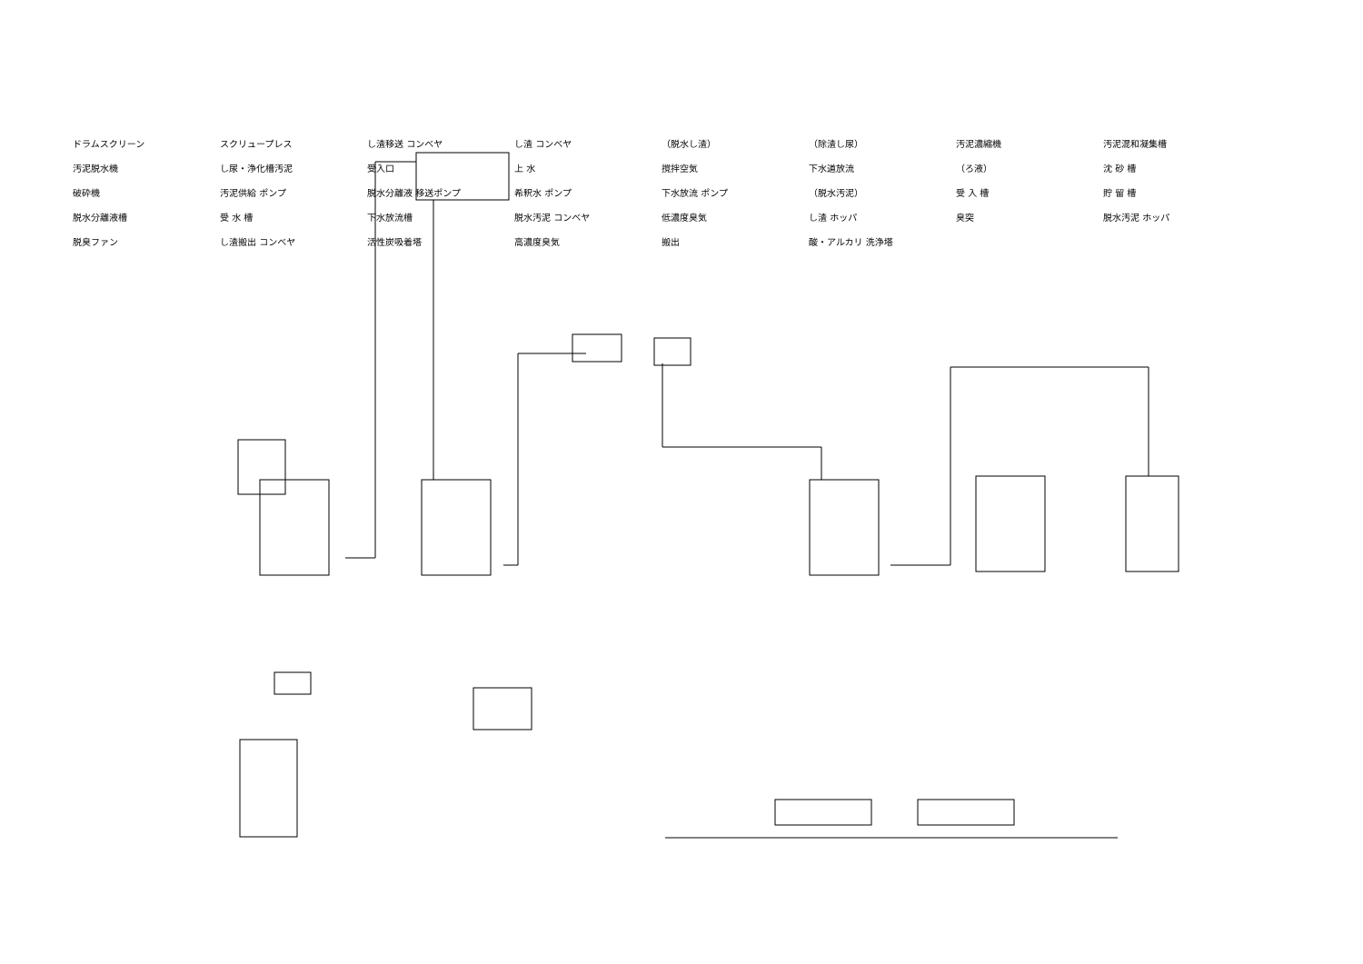ドラムスクリーン スクリュープレス し渣移送 コンベヤ し渣 コンベヤ （脱水し渣） （除渣し尿） 汚泥濃縮機 汚泥混和凝集槽 汚泥脱水機 し尿・浄化槽汚泥 受入口 上 水 撹拌空気 下水道放流 （ろ液） 沈 砂 槽 破砕機 汚泥供給 ポンプ 脱水分離液 移送ポンプ 希釈水 ポンプ 下水放流 ポンプ （脱水汚泥） 受 入 槽 貯 留 槽 脱水分離液槽 受 水 槽 下水放流槽 脱水汚泥 コンベヤ 低濃度臭気 し渣 ホッパ 臭突 脱水汚泥 ホッパ 脱臭ファン し渣搬出 コンベヤ 活性炭吸着塔 高濃度臭気 搬出 酸・アルカリ 洗浄塔